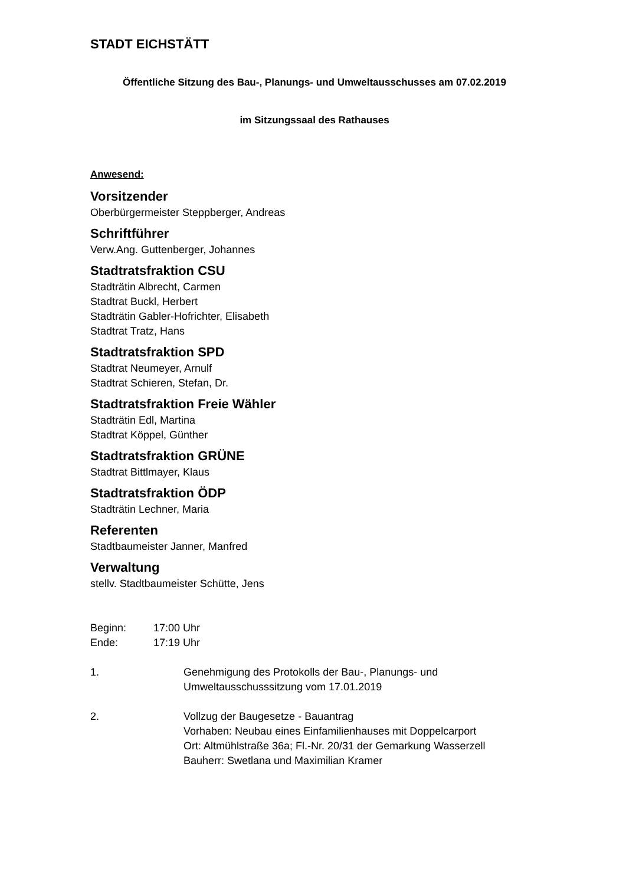STADT EICHSTÄTT
Öffentliche Sitzung des Bau-, Planungs- und Umweltausschusses am 07.02.2019
im Sitzungssaal des Rathauses
Anwesend:
Vorsitzender
Oberbürgermeister Steppberger, Andreas
Schriftführer
Verw.Ang. Guttenberger, Johannes
Stadtratsfraktion CSU
Stadträtin Albrecht, Carmen
Stadtrat Buckl, Herbert
Stadträtin Gabler-Hofrichter, Elisabeth
Stadtrat Tratz, Hans
Stadtratsfraktion SPD
Stadtrat Neumeyer, Arnulf
Stadtrat Schieren, Stefan, Dr.
Stadtratsfraktion Freie Wähler
Stadträtin Edl, Martina
Stadtrat Köppel, Günther
Stadtratsfraktion GRÜNE
Stadtrat Bittlmayer, Klaus
Stadtratsfraktion ÖDP
Stadträtin Lechner, Maria
Referenten
Stadtbaumeister Janner, Manfred
Verwaltung
stellv. Stadtbaumeister Schütte, Jens
Beginn: 17:00 Uhr
Ende: 17:19 Uhr
1. Genehmigung des Protokolls der Bau-, Planungs- und Umweltausschusssitzung vom 17.01.2019
2. Vollzug der Baugesetze - Bauantrag
Vorhaben: Neubau eines Einfamilienhauses mit Doppelcarport
Ort: Altmühlstraße 36a; Fl.-Nr. 20/31 der Gemarkung Wasserzell
Bauherr: Swetlana und Maximilian Kramer